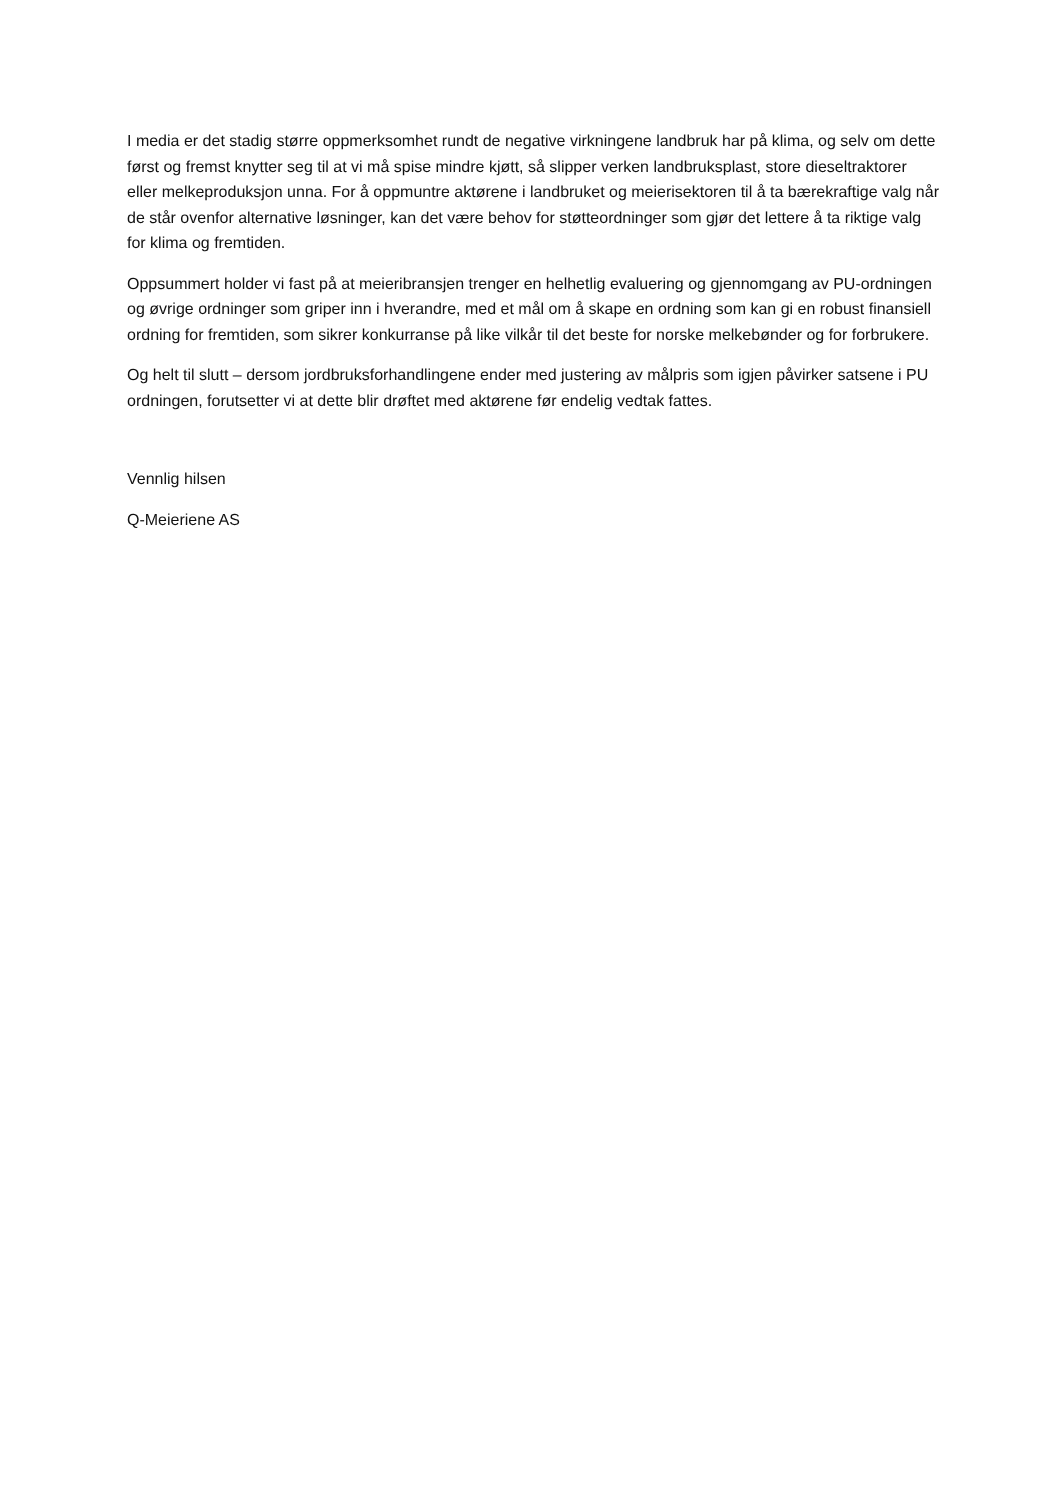I media er det stadig større oppmerksomhet rundt de negative virkningene landbruk har på klima, og selv om dette først og fremst knytter seg til at vi må spise mindre kjøtt, så slipper verken landbruksplast, store dieseltraktorer eller melkeproduksjon unna. For å oppmuntre aktørene i landbruket og meierisektoren til å ta bærekraftige valg når de står ovenfor alternative løsninger, kan det være behov for støtteordninger som gjør det lettere å ta riktige valg for klima og fremtiden.
Oppsummert holder vi fast på at meieribransjen trenger en helhetlig evaluering og gjennomgang av PU-ordningen og øvrige ordninger som griper inn i hverandre, med et mål om å skape en ordning som kan gi en robust finansiell ordning for fremtiden, som sikrer konkurranse på like vilkår til det beste for norske melkebønder og for forbrukere.
Og helt til slutt – dersom jordbruksforhandlingene ender med justering av målpris som igjen påvirker satsene i PU ordningen, forutsetter vi at dette blir drøftet med aktørene før endelig vedtak fattes.
Vennlig hilsen
Q-Meieriene AS